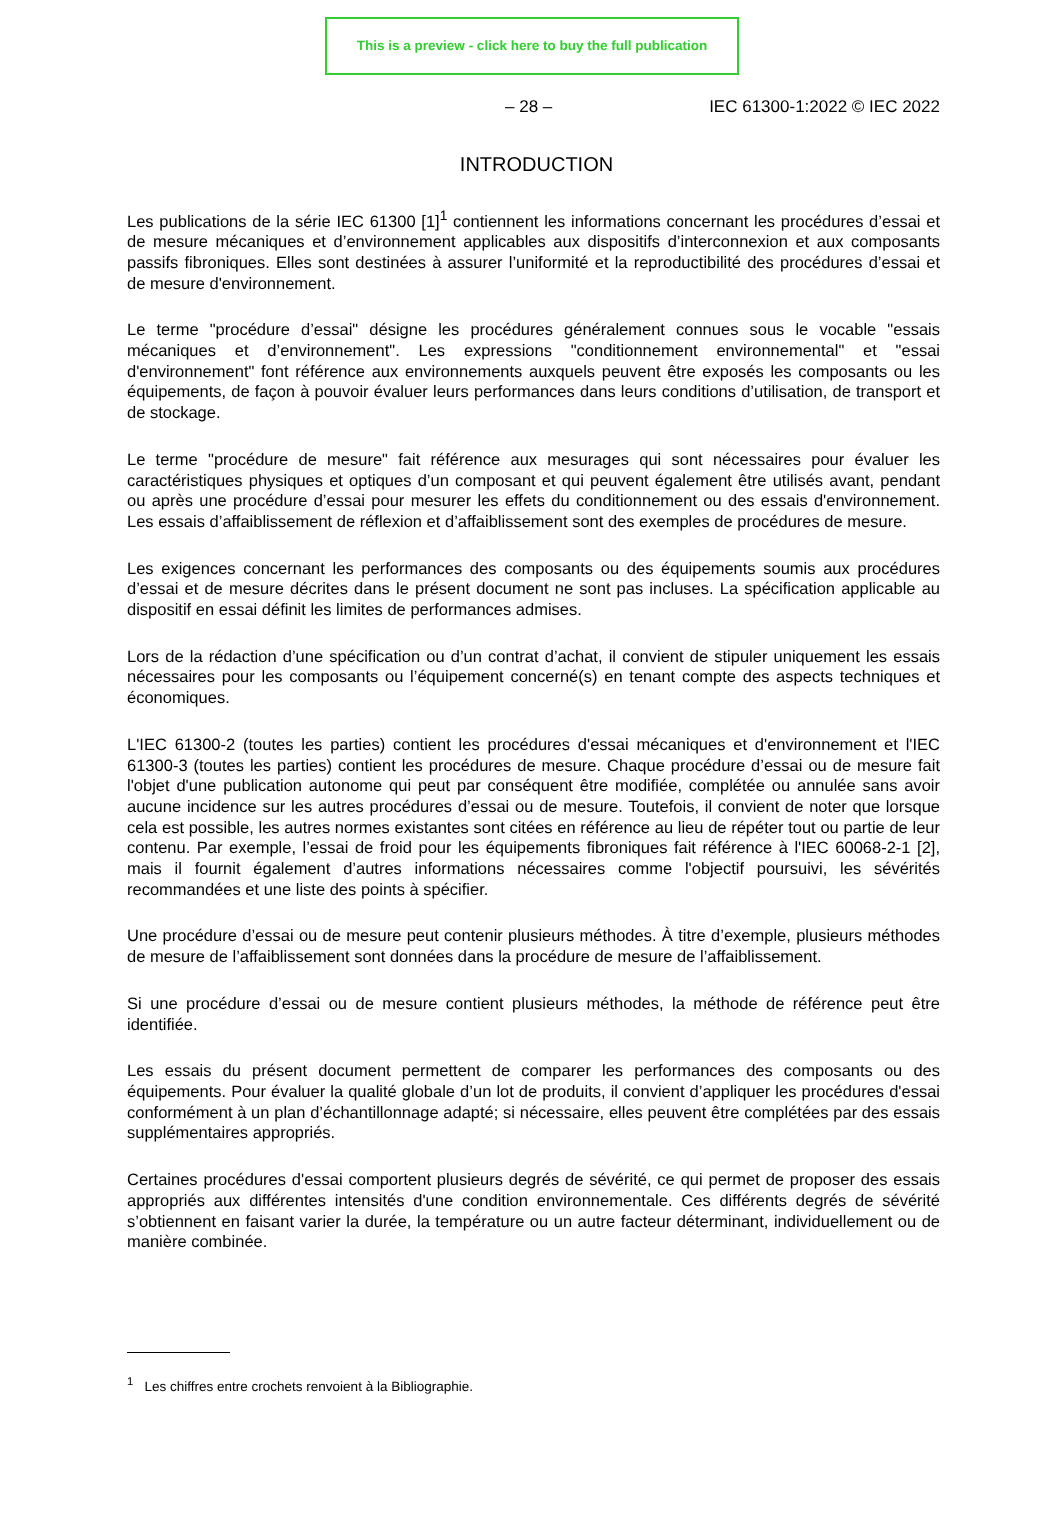This is a preview - click here to buy the full publication
– 28 – IEC 61300-1:2022 © IEC 2022
INTRODUCTION
Les publications de la série IEC 61300 [1]<sup>1</sup> contiennent les informations concernant les procédures d’essai et de mesure mécaniques et d’environnement applicables aux dispositifs d’interconnexion et aux composants passifs fibroniques. Elles sont destinées à assurer l’uniformité et la reproductibilité des procédures d’essai et de mesure d'environnement.
Le terme "procédure d’essai" désigne les procédures généralement connues sous le vocable "essais mécaniques et d’environnement". Les expressions "conditionnement environnemental" et "essai d'environnement" font référence aux environnements auxquels peuvent être exposés les composants ou les équipements, de façon à pouvoir évaluer leurs performances dans leurs conditions d’utilisation, de transport et de stockage.
Le terme "procédure de mesure" fait référence aux mesurages qui sont nécessaires pour évaluer les caractéristiques physiques et optiques d’un composant et qui peuvent également être utilisés avant, pendant ou après une procédure d’essai pour mesurer les effets du conditionnement ou des essais d'environnement. Les essais d’affaiblissement de réflexion et d’affaiblissement sont des exemples de procédures de mesure.
Les exigences concernant les performances des composants ou des équipements soumis aux procédures d’essai et de mesure décrites dans le présent document ne sont pas incluses. La spécification applicable au dispositif en essai définit les limites de performances admises.
Lors de la rédaction d’une spécification ou d’un contrat d’achat, il convient de stipuler uniquement les essais nécessaires pour les composants ou l’équipement concerné(s) en tenant compte des aspects techniques et économiques.
L'IEC 61300-2 (toutes les parties) contient les procédures d'essai mécaniques et d'environnement et l'IEC 61300-3 (toutes les parties) contient les procédures de mesure. Chaque procédure d’essai ou de mesure fait l'objet d'une publication autonome qui peut par conséquent être modifiée, complétée ou annulée sans avoir aucune incidence sur les autres procédures d’essai ou de mesure. Toutefois, il convient de noter que lorsque cela est possible, les autres normes existantes sont citées en référence au lieu de répéter tout ou partie de leur contenu. Par exemple, l’essai de froid pour les équipements fibroniques fait référence à l'IEC 60068-2-1 [2], mais il fournit également d’autres informations nécessaires comme l'objectif poursuivi, les sévérités recommandées et une liste des points à spécifier.
Une procédure d’essai ou de mesure peut contenir plusieurs méthodes. À titre d’exemple, plusieurs méthodes de mesure de l’affaiblissement sont données dans la procédure de mesure de l’affaiblissement.
Si une procédure d’essai ou de mesure contient plusieurs méthodes, la méthode de référence peut être identifiée.
Les essais du présent document permettent de comparer les performances des composants ou des équipements. Pour évaluer la qualité globale d’un lot de produits, il convient d’appliquer les procédures d'essai conformément à un plan d’échantillonnage adapté; si nécessaire, elles peuvent être complétées par des essais supplémentaires appropriés.
Certaines procédures d'essai comportent plusieurs degrés de sévérité, ce qui permet de proposer des essais appropriés aux différentes intensités d'une condition environnementale. Ces différents degrés de sévérité s’obtiennent en faisant varier la durée, la température ou un autre facteur déterminant, individuellement ou de manière combinée.
<sup>1</sup> Les chiffres entre crochets renvoient à la Bibliographie.